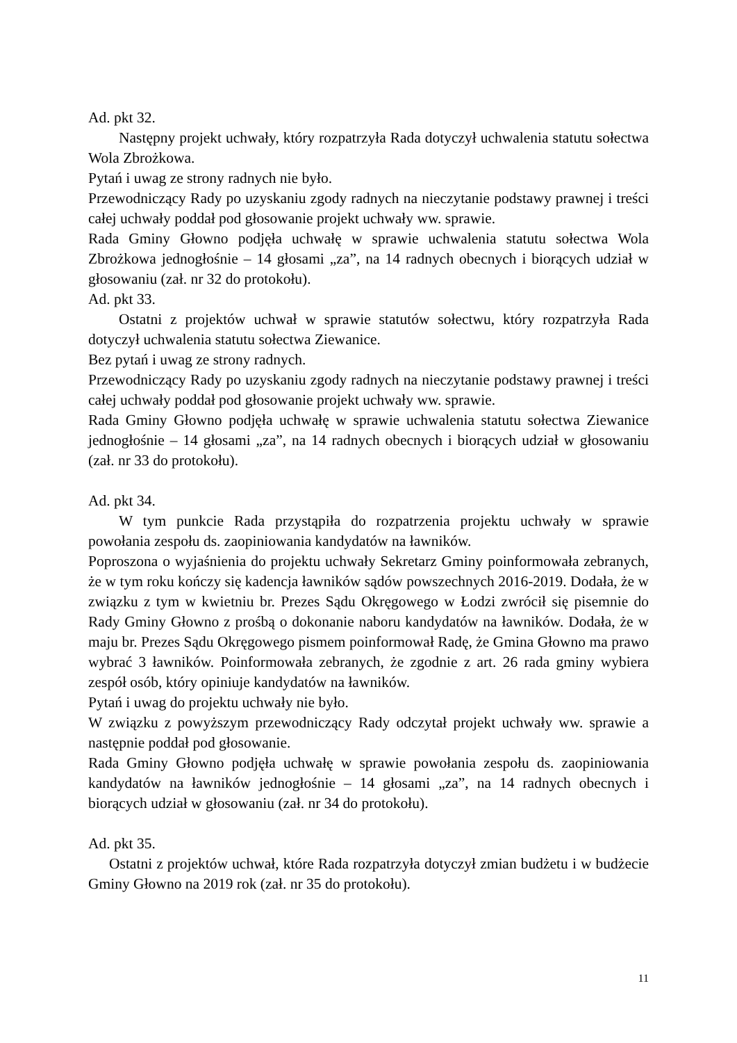Ad. pkt 32.
Następny projekt uchwały, który rozpatrzyła Rada dotyczył uchwalenia statutu sołectwa Wola Zbrożkowa.
Pytań i uwag ze strony radnych nie było.
Przewodniczący Rady po uzyskaniu zgody radnych na nieczytanie podstawy prawnej i treści całej uchwały poddał pod głosowanie projekt uchwały ww. sprawie.
Rada Gminy Głowno podjęła uchwałę w sprawie uchwalenia statutu sołectwa Wola Zbrożkowa jednogłośnie – 14 głosami „za”, na 14 radnych obecnych i biorących udział w głosowaniu (zał. nr 32 do protokołu).
Ad. pkt 33.
Ostatni z projektów uchwał w sprawie statutów sołectwu, który rozpatrzyła Rada dotyczył uchwalenia statutu sołectwa Ziewanice.
Bez pytań i uwag ze strony radnych.
Przewodniczący Rady po uzyskaniu zgody radnych na nieczytanie podstawy prawnej i treści całej uchwały poddał pod głosowanie projekt uchwały ww. sprawie.
Rada Gminy Głowno podjęła uchwałę w sprawie uchwalenia statutu sołectwa Ziewanice jednogłośnie – 14 głosami „za”, na 14 radnych obecnych i biorących udział w głosowaniu (zał. nr 33 do protokołu).
Ad. pkt 34.
W tym punkcie Rada przystąpiła do rozpatrzenia projektu uchwały w sprawie powołania zespołu ds. zaopiniowania kandydatów na ławników.
Poproszona o wyjaśnienia do projektu uchwały Sekretarz Gminy poinformowała zebranych, że w tym roku kończy się kadencja ławników sądów powszechnych 2016-2019. Dodała, że w związku z tym w kwietniu br. Prezes Sądu Okręgowego w Łodzi zwrócił się pisemnie do Rady Gminy Głowno z prośbą o dokonanie naboru kandydatów na ławników. Dodała, że w maju br. Prezes Sądu Okręgowego pismem poinformował Radę, że Gmina Głowno ma prawo wybrać 3 ławników. Poinformowała zebranych, że zgodnie z art. 26 rada gminy wybiera zespół osób, który opiniuje kandydatów na ławników.
Pytań i uwag do projektu uchwały nie było.
W związku z powyższym przewodniczący Rady odczytał projekt uchwały ww. sprawie a następnie poddał pod głosowanie.
Rada Gminy Głowno podjęła uchwałę w sprawie powołania zespołu ds. zaopiniowania kandydatów na ławników jednogłośnie – 14 głosami „za”, na 14 radnych obecnych i biorących udział w głosowaniu (zał. nr 34 do protokołu).
Ad. pkt 35.
Ostatni z projektów uchwał, które Rada rozpatrzyła dotyczył zmian budżetu i w budżecie Gminy Głowno na 2019 rok (zał. nr 35 do protokołu).
11